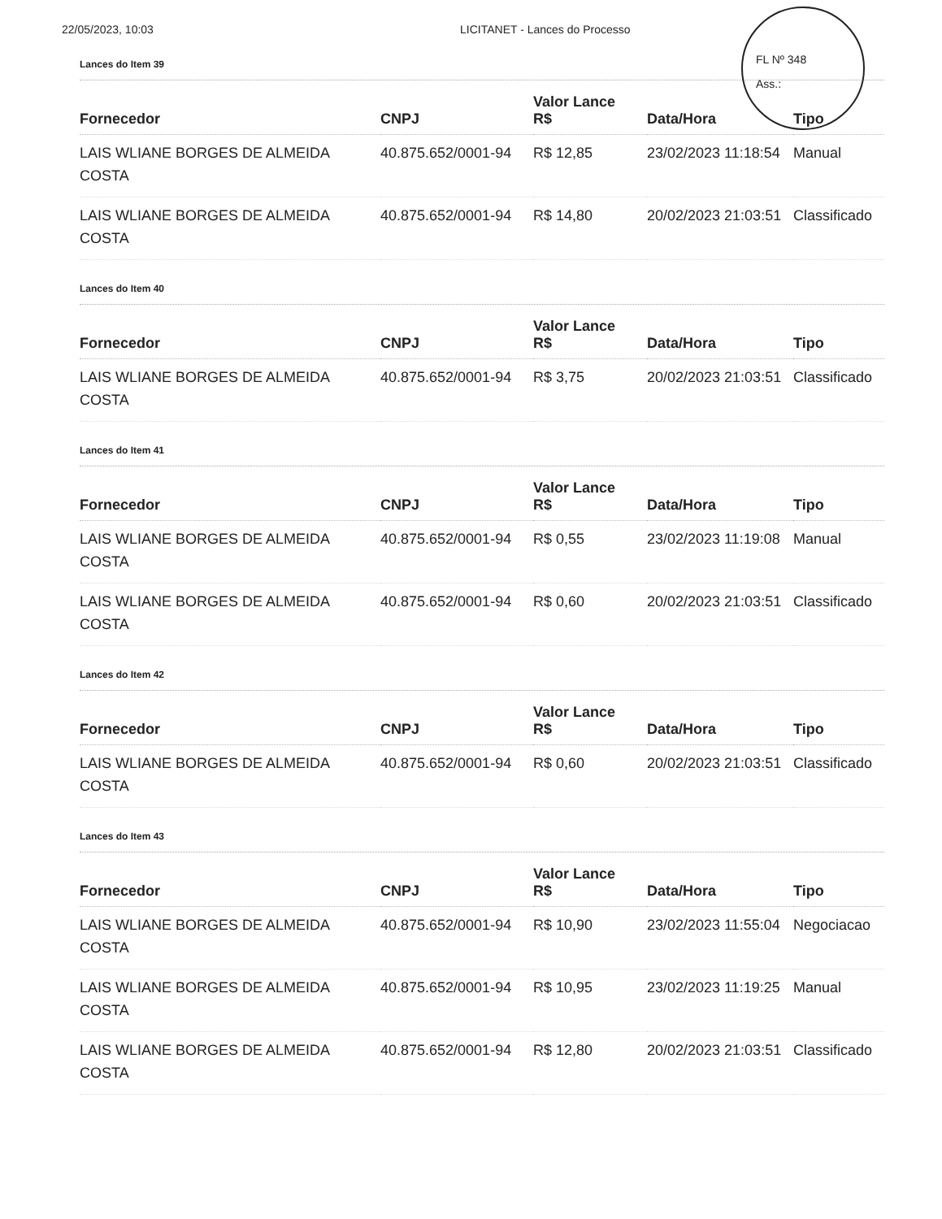22/05/2023, 10:03 LICITANET - Lances do Processo
FL Nº 348
Ass.:
Lances do Item 39
| Fornecedor | CNPJ | Valor Lance R$ | Data/Hora | Tipo |
| --- | --- | --- | --- | --- |
| LAIS WLIANE BORGES DE ALMEIDA COSTA | 40.875.652/0001-94 | R$ 12,85 | 23/02/2023 11:18:54 | Manual |
| LAIS WLIANE BORGES DE ALMEIDA COSTA | 40.875.652/0001-94 | R$ 14,80 | 20/02/2023 21:03:51 | Classificado |
Lances do Item 40
| Fornecedor | CNPJ | Valor Lance R$ | Data/Hora | Tipo |
| --- | --- | --- | --- | --- |
| LAIS WLIANE BORGES DE ALMEIDA COSTA | 40.875.652/0001-94 | R$ 3,75 | 20/02/2023 21:03:51 | Classificado |
Lances do Item 41
| Fornecedor | CNPJ | Valor Lance R$ | Data/Hora | Tipo |
| --- | --- | --- | --- | --- |
| LAIS WLIANE BORGES DE ALMEIDA COSTA | 40.875.652/0001-94 | R$ 0,55 | 23/02/2023 11:19:08 | Manual |
| LAIS WLIANE BORGES DE ALMEIDA COSTA | 40.875.652/0001-94 | R$ 0,60 | 20/02/2023 21:03:51 | Classificado |
Lances do Item 42
| Fornecedor | CNPJ | Valor Lance R$ | Data/Hora | Tipo |
| --- | --- | --- | --- | --- |
| LAIS WLIANE BORGES DE ALMEIDA COSTA | 40.875.652/0001-94 | R$ 0,60 | 20/02/2023 21:03:51 | Classificado |
Lances do Item 43
| Fornecedor | CNPJ | Valor Lance R$ | Data/Hora | Tipo |
| --- | --- | --- | --- | --- |
| LAIS WLIANE BORGES DE ALMEIDA COSTA | 40.875.652/0001-94 | R$ 10,90 | 23/02/2023 11:55:04 | Negociacao |
| LAIS WLIANE BORGES DE ALMEIDA COSTA | 40.875.652/0001-94 | R$ 10,95 | 23/02/2023 11:19:25 | Manual |
| LAIS WLIANE BORGES DE ALMEIDA COSTA | 40.875.652/0001-94 | R$ 12,80 | 20/02/2023 21:03:51 | Classificado |